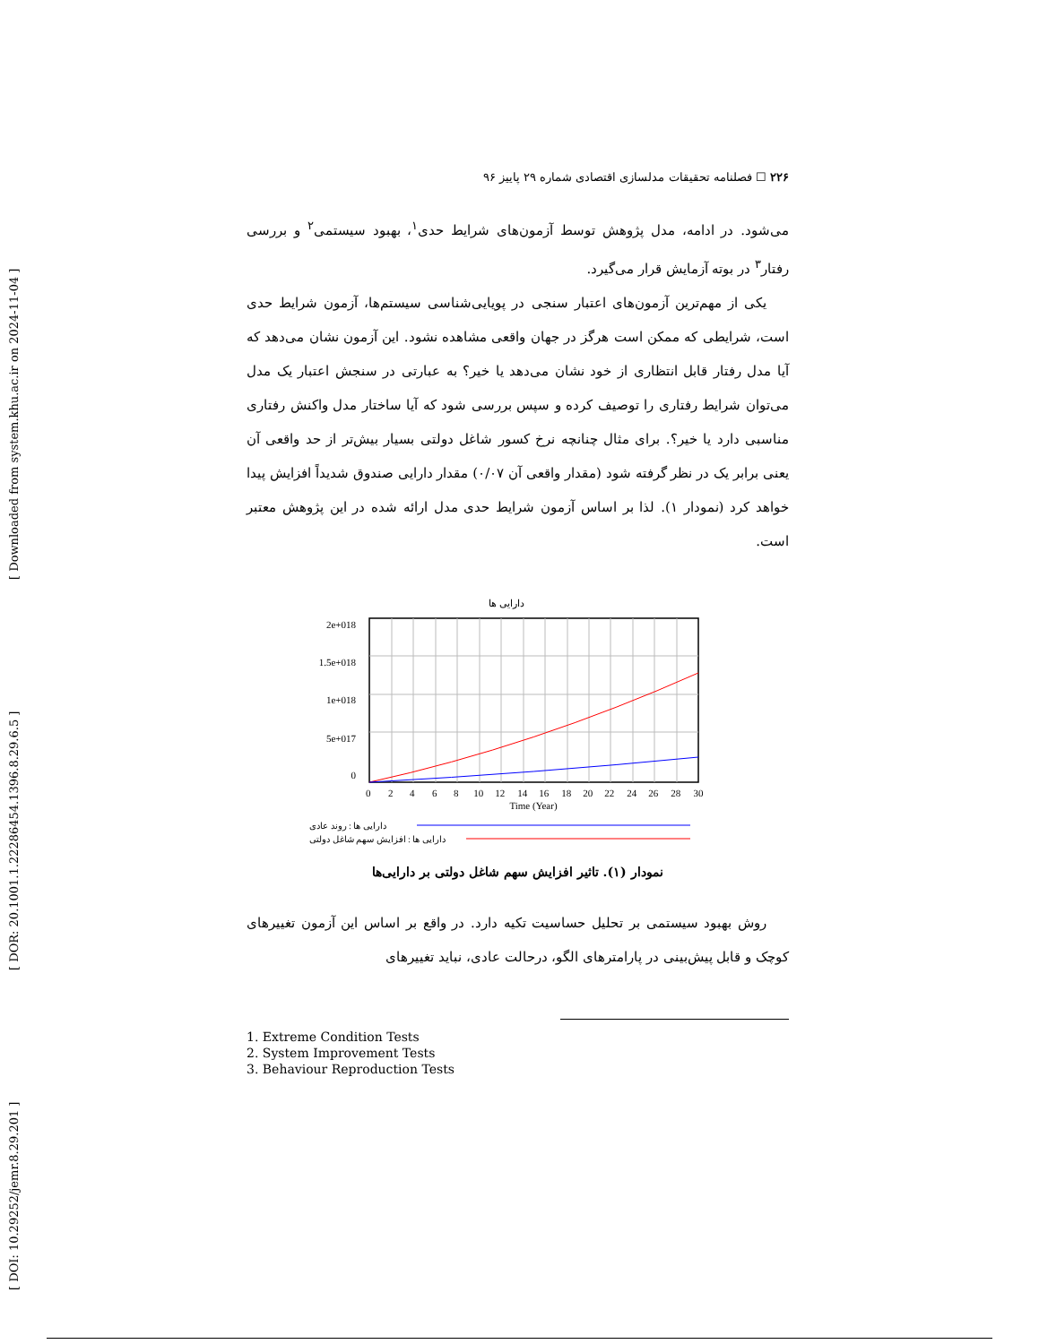[ DOI: 10.29252/jemr.8.29.201 ] [ DOR: 20.1001.1.22286454.1396.8.29.6.5 ] [ Downloaded from system.khu.ac.ir on 2024-11-04 ]
۲۲۶ ☐ فصلنامه تحقیقات مدلسازی اقتصادی شماره ۲۹ پاییز ۹۶
می‌شود. در ادامه، مدل پژوهش توسط آزمون‌های شرایط حدی<sup>۱</sup>، بهبود سیستمی<sup>۲</sup> و بررسی رفتار<sup>۳</sup> در بوته آزمایش قرار می‌گیرد.
یکی از مهم‌ترین آزمون‌های اعتبار سنجی در پویایی‌شناسی سیستم‌ها، آزمون شرایط حدی است، شرایطی که ممکن است هرگز در جهان واقعی مشاهده نشود. این آزمون نشان می‌دهد که آیا مدل رفتار قابل انتظاری از خود نشان می‌دهد یا خیر؟ به عبارتی در سنجش اعتبار یک مدل می‌توان شرایط رفتاری را توصیف کرده و سپس بررسی شود که آیا ساختار مدل واکنش رفتاری مناسبی دارد یا خیر؟. برای مثال چنانچه نرخ کسور شاغل دولتی بسیار بیش‌تر از حد واقعی آن یعنی برابر یک در نظر گرفته شود (مقدار واقعی آن ۰/۰۷) مقدار دارایی صندوق شدیداً افزایش پیدا خواهد کرد (نمودار ۱). لذا بر اساس آزمون شرایط حدی مدل ارائه شده در این پژوهش معتبر است.
دارایی ها
2e+018
1.5e+018
1e+018
5e+017
0
0 2 4 6 8 10 12 14 16 18 20 22 24 26 28 30
Time (Year)
دارایی ها : روند عادی
دارایی ها : افزایش سهم شاغل دولتی
نمودار (۱). تاثیر افزایش سهم شاغل دولتی بر دارایی‌ها
روش بهبود سیستمی بر تحلیل حساسیت تکیه دارد. در واقع بر اساس این آزمون تغییرهای کوچک و قابل پیش‌بینی در پارامترهای الگو، درحالت عادی، نباید تغییرهای
1. Extreme Condition Tests
2. System Improvement Tests
3. Behaviour Reproduction Tests